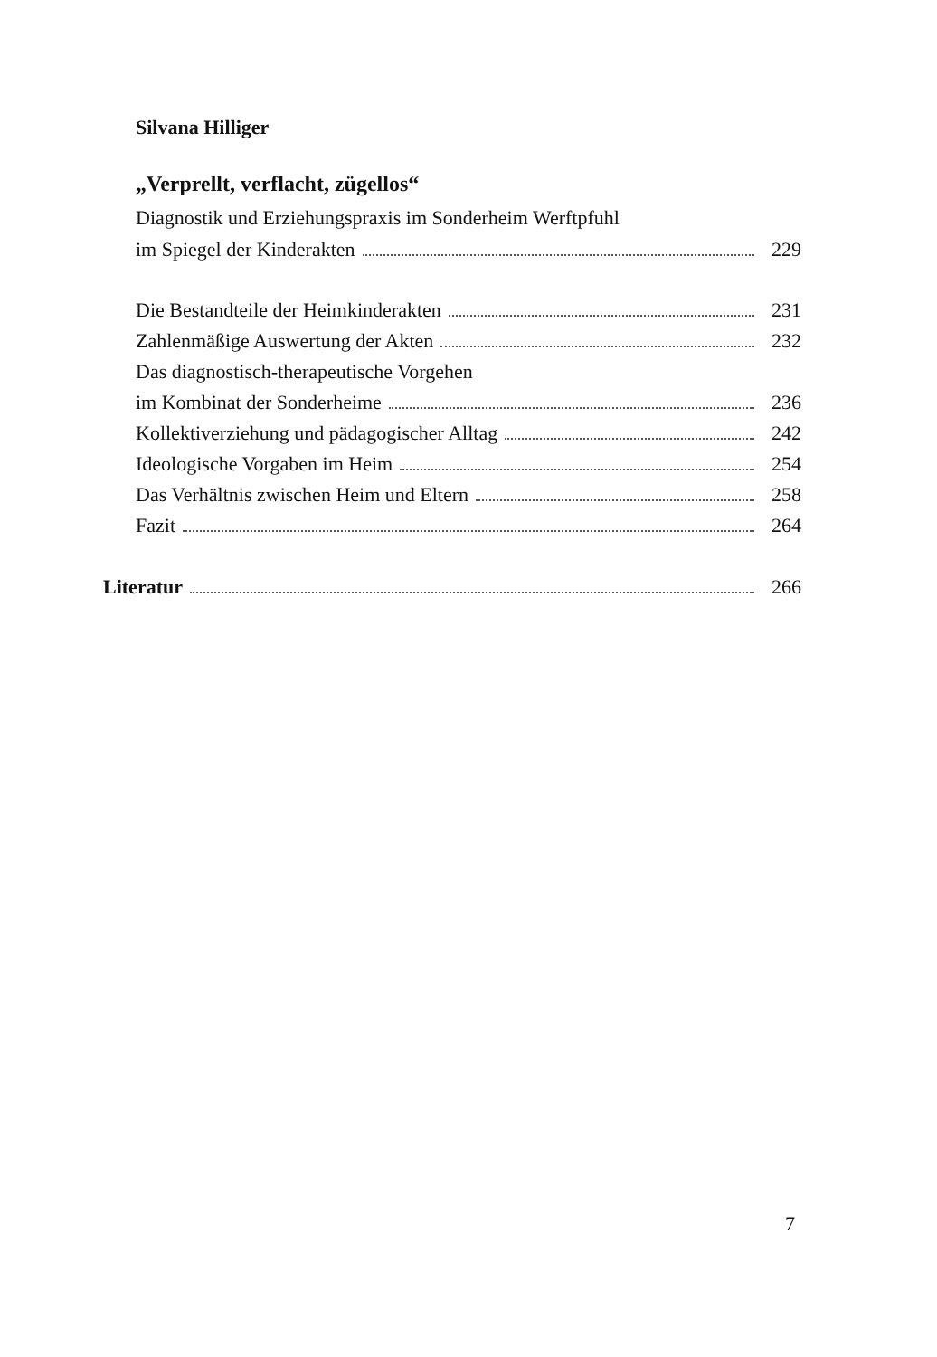Silvana Hilliger
„Verprellt, verflacht, zügellos“
Diagnostik und Erziehungspraxis im Sonderheim Werftpfuhl
im Spiegel der Kinderakten 229
Die Bestandteile der Heimkinderakten 231
Zahlenmäßige Auswertung der Akten 232
Das diagnostisch-therapeutische Vorgehen
im Kombinat der Sonderheime 236
Kollektiverziehung und pädagogischer Alltag 242
Ideologische Vorgaben im Heim 254
Das Verhältnis zwischen Heim und Eltern 258
Fazit 264
Literatur 266
7